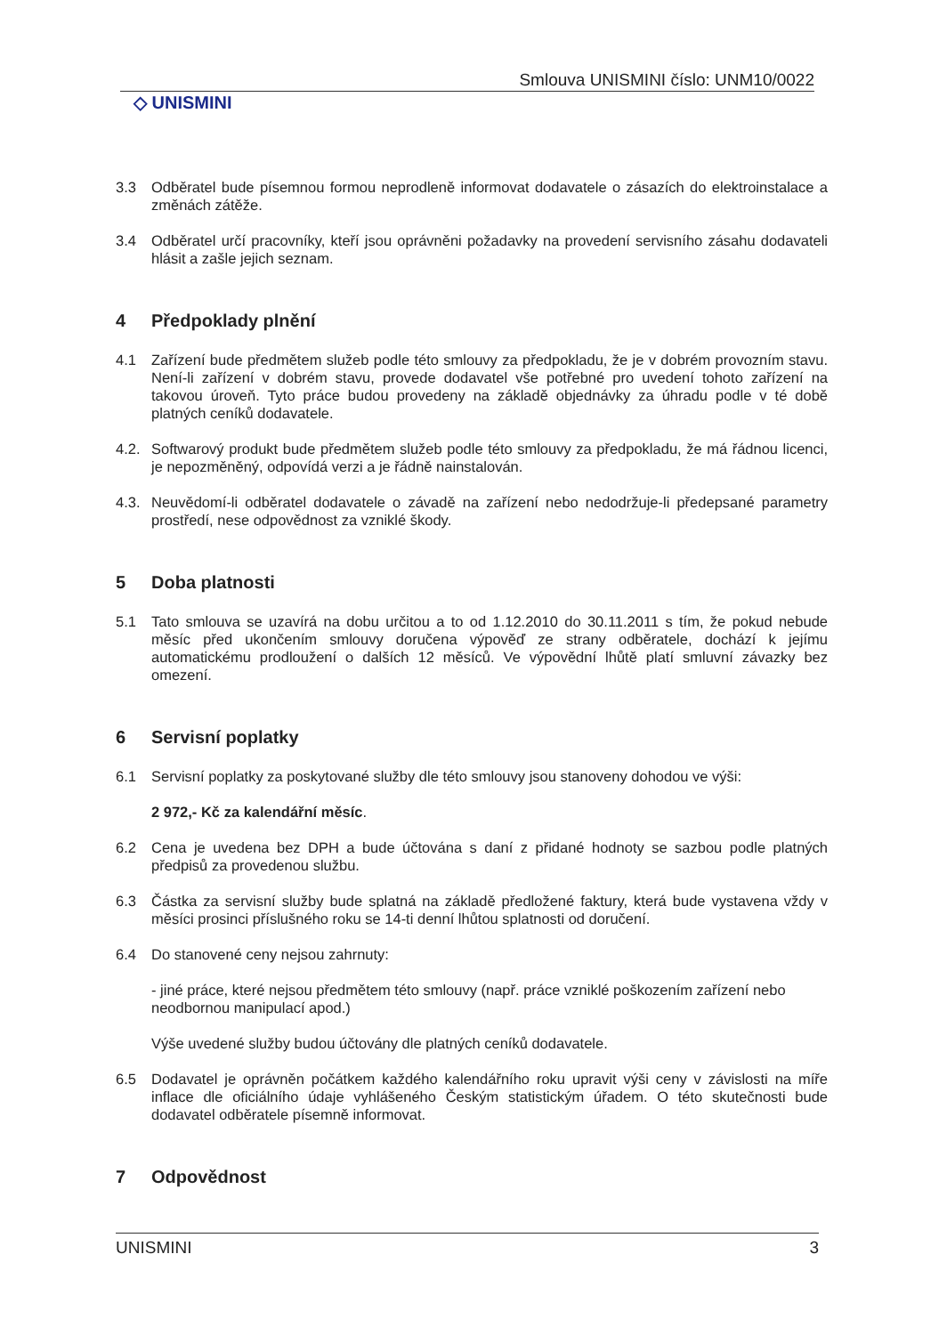Smlouva UNISMINI číslo: UNM10/0022
◇ UNISMINI
3.3 Odběratel bude písemnou formou neprodleně informovat dodavatele o zásazích do elektroinstalace a změnách zátěže.
3.4 Odběratel určí pracovníky, kteří jsou oprávněni požadavky na provedení servisního zásahu dodavateli hlásit a zašle jejich seznam.
4 Předpoklady plnění
4.1 Zařízení bude předmětem služeb podle této smlouvy za předpokladu, že je v dobrém provozním stavu. Není-li zařízení v dobrém stavu, provede dodavatel vše potřebné pro uvedení tohoto zařízení na takovou úroveň. Tyto práce budou provedeny na základě objednávky za úhradu podle v té době platných ceníků dodavatele.
4.2. Softwarový produkt bude předmětem služeb podle této smlouvy za předpokladu, že má řádnou licenci, je nepozměněný, odpovídá verzi a je řádně nainstalován.
4.3. Neuvědomí-li odběratel dodavatele o závadě na zařízení nebo nedodržuje-li předepsané parametry prostředí, nese odpovědnost za vzniklé škody.
5 Doba platnosti
5.1 Tato smlouva se uzavírá na dobu určitou a to od 1.12.2010 do 30.11.2011 s tím, že pokud nebude měsíc před ukončením smlouvy doručena výpověď ze strany odběratele, dochází k jejímu automatickému prodloužení o dalších 12 měsíců. Ve výpovědní lhůtě platí smluvní závazky bez omezení.
6 Servisní poplatky
6.1 Servisní poplatky za poskytované služby dle této smlouvy jsou stanoveny dohodou ve výši:
2 972,- Kč za kalendářní měsíc.
6.2 Cena je uvedena bez DPH a bude účtována s daní z přidané hodnoty se sazbou podle platných předpisů za provedenou službu.
6.3 Částka za servisní služby bude splatná na základě předložené faktury, která bude vystavena vždy v měsíci prosinci příslušného roku se 14-ti denní lhůtou splatnosti od doručení.
6.4 Do stanovené ceny nejsou zahrnuty:
- jiné práce, které nejsou předmětem této smlouvy (např. práce vzniklé poškozením zařízení nebo neodbornou manipulací apod.)
Výše uvedené služby budou účtovány dle platných ceníků dodavatele.
6.5 Dodavatel je oprávněn počátkem každého kalendářního roku upravit výši ceny v závislosti na míře inflace dle oficiálního údaje vyhlášeného Českým statistickým úřadem. O této skutečnosti bude dodavatel odběratele písemně informovat.
7 Odpovědnost
UNISMINI 3